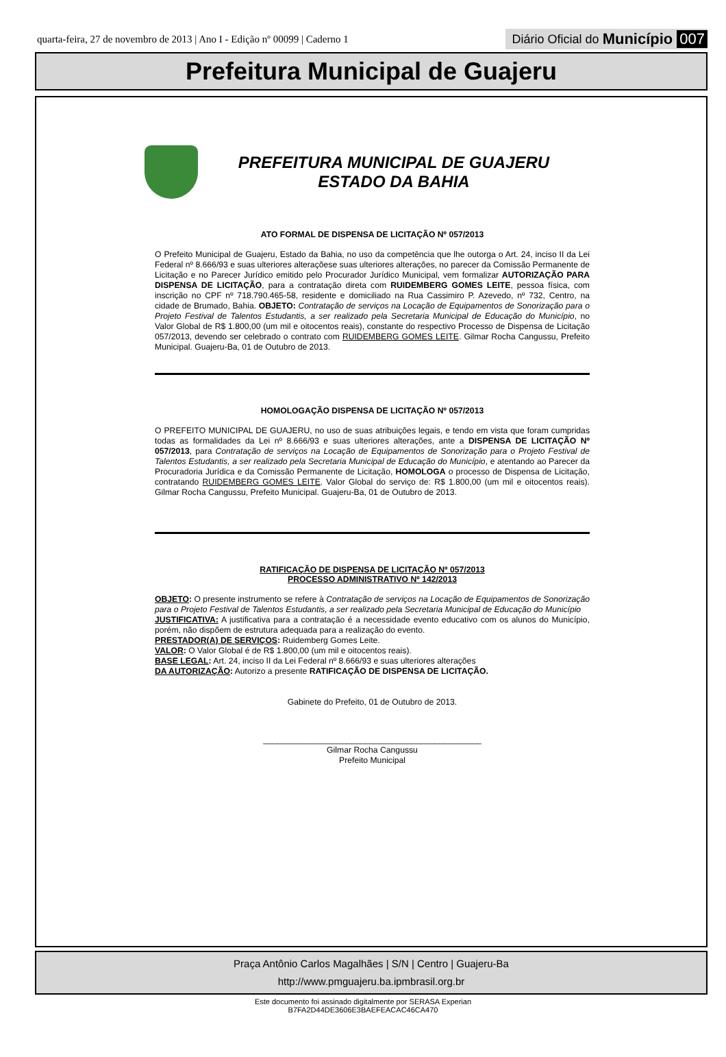quarta-feira, 27 de novembro de 2013 | Ano I - Edição nº 00099 | Caderno 1
Diário Oficial do Município 007
Prefeitura Municipal de Guajeru
PREFEITURA MUNICIPAL DE GUAJERU
ESTADO DA BAHIA
ATO FORMAL DE DISPENSA DE LICITAÇÃO Nº 057/2013
O Prefeito Municipal de Guajeru, Estado da Bahia, no uso da competência que lhe outorga o Art. 24, inciso II da Lei Federal nº 8.666/93 e suas ulteriores alteraçõese suas ulteriores alterações, no parecer da Comissão Permanente de Licitação e no Parecer Jurídico emitido pelo Procurador Jurídico Municipal, vem formalizar AUTORIZAÇÃO PARA DISPENSA DE LICITAÇÃO, para a contratação direta com RUIDEMBERG GOMES LEITE, pessoa física, com inscrição no CPF nº 718.790.465-58, residente e domiciliado na Rua Cassimiro P. Azevedo, nº 732, Centro, na cidade de Brumado, Bahia. OBJETO: Contratação de serviços na Locação de Equipamentos de Sonorização para o Projeto Festival de Talentos Estudantis, a ser realizado pela Secretaria Municipal de Educação do Município, no Valor Global de R$ 1.800,00 (um mil e oitocentos reais), constante do respectivo Processo de Dispensa de Licitação 057/2013, devendo ser celebrado o contrato com RUIDEMBERG GOMES LEITE. Gilmar Rocha Cangussu, Prefeito Municipal. Guajeru-Ba, 01 de Outubro de 2013.
HOMOLOGAÇÃO DISPENSA DE LICITAÇÃO Nº 057/2013
O PREFEITO MUNICIPAL DE GUAJERU, no uso de suas atribuições legais, e tendo em vista que foram cumpridas todas as formalidades da Lei nº 8.666/93 e suas ulteriores alterações, ante a DISPENSA DE LICITAÇÃO Nº 057/2013, para Contratação de serviços na Locação de Equipamentos de Sonorização para o Projeto Festival de Talentos Estudantis, a ser realizado pela Secretaria Municipal de Educação do Município, e atentando ao Parecer da Procuradoria Jurídica e da Comissão Permanente de Licitação, HOMOLOGA o processo de Dispensa de Licitação, contratando RUIDEMBERG GOMES LEITE. Valor Global do serviço de: R$ 1.800,00 (um mil e oitocentos reais). Gilmar Rocha Cangussu, Prefeito Municipal. Guajeru-Ba, 01 de Outubro de 2013.
RATIFICAÇÃO DE DISPENSA DE LICITAÇÃO Nº 057/2013
PROCESSO ADMINISTRATIVO Nº 142/2013
OBJETO: O presente instrumento se refere à Contratação de serviços na Locação de Equipamentos de Sonorização para o Projeto Festival de Talentos Estudantis, a ser realizado pela Secretaria Municipal de Educação do Município
JUSTIFICATIVA: A justificativa para a contratação é a necessidade evento educativo com os alunos do Município, porém, não dispõem de estrutura adequada para a realização do evento.
PRESTADOR(A) DE SERVIÇOS: Ruidemberg Gomes Leite.
VALOR: O Valor Global é de R$ 1.800,00 (um mil e oitocentos reais).
BASE LEGAL: Art. 24, inciso II da Lei Federal nº 8.666/93 e suas ulteriores alterações
DA AUTORIZAÇÃO: Autorizo a presente RATIFICAÇÃO DE DISPENSA DE LICITAÇÃO.
Gabinete do Prefeito, 01 de Outubro de 2013.
_______________________________________________
Gilmar Rocha Cangussu
Prefeito Municipal
Praça Antônio Carlos Magalhães | S/N | Centro | Guajeru-Ba
http://www.pmguajeru.ba.ipmbrasil.org.br
Este documento foi assinado digitalmente por SERASA Experian
B7FA2D44DE3606E3BAEFEACAC46CA470